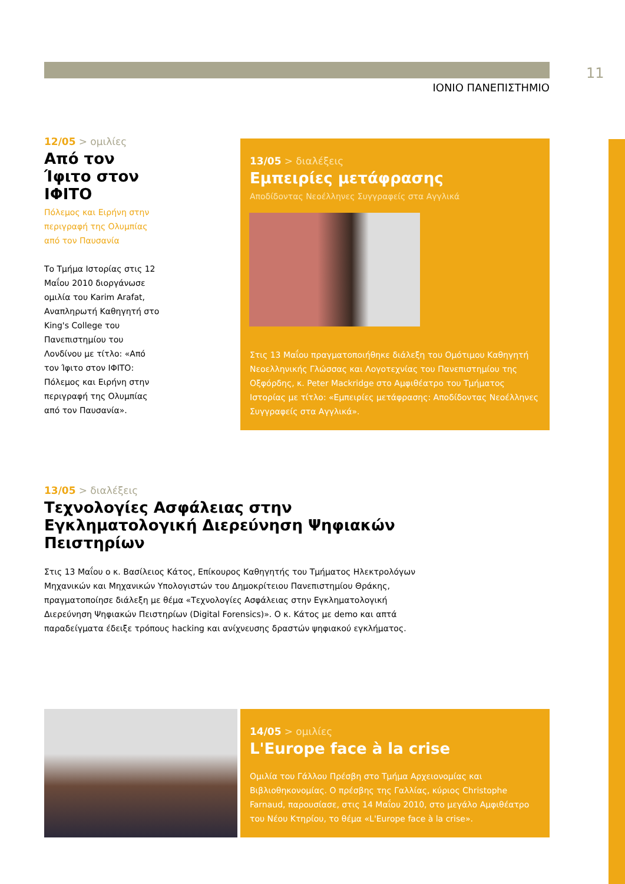11
ΙΟΝΙΟ ΠΑΝΕΠΙΣΤΗΜΙΟ
12/05 > ομιλίες
Από τον Ίφιτο στον ΙΦΙΤΟ
Πόλεμος και Ειρήνη στην περιγραφή της Ολυμπίας από τον Παυσανία
Το Τμήμα Ιστορίας στις 12 Μαΐου 2010 διοργάνωσε ομιλία του Karim Arafat, Αναπληρωτή Καθηγητή στο King's College του Πανεπιστημίου του Λονδίνου με τίτλο: «Από τον Ίφιτο στον ΙΦΙΤΟ: Πόλεμος και Ειρήνη στην περιγραφή της Ολυμπίας από τον Παυσανία».
13/05 > διαλέξεις
Εμπειρίες μετάφρασης
Αποδίδοντας Νεοέλληνες Συγγραφείς στα Αγγλικά
Στις 13 Μαΐου πραγματοποιήθηκε διάλεξη του Ομότιμου Καθηγητή Νεοελληνικής Γλώσσας και Λογοτεχνίας του Πανεπιστημίου της Οξφόρδης, κ. Peter Mackridge στο Αμφιθέατρο του Τμήματος Ιστορίας με τίτλο: «Εμπειρίες μετάφρασης: Αποδίδοντας Νεοέλληνες Συγγραφείς στα Αγγλικά».
13/05 > διαλέξεις
Τεχνολογίες Ασφάλειας στην Εγκληματολογική Διερεύνηση Ψηφιακών Πειστηρίων
Στις 13 Μαΐου ο κ. Βασίλειος Κάτος, Επίκουρος Καθηγητής του Τμήματος Ηλεκτρολόγων Μηχανικών και Μηχανικών Υπολογιστών του Δημοκρίτειου Πανεπιστημίου Θράκης, πραγματοποίησε διάλεξη με θέμα «Τεχνολογίες Ασφάλειας στην Εγκληματολογική Διερεύνηση Ψηφιακών Πειστηρίων (Digital Forensics)». Ο κ. Κάτος με demo και απτά παραδείγματα έδειξε τρόπους hacking και ανίχνευσης δραστών ψηφιακού εγκλήματος.
14/05 > ομιλίες
L'Europe face à la crise
Ομιλία του Γάλλου Πρέσβη στο Τμήμα Αρχειονομίας και Βιβλιοθηκονομίας. Ο πρέσβης της Γαλλίας, κύριος Christophe Farnaud, παρουσίασε, στις 14 Μαΐου 2010, στο μεγάλο Αμφιθέατρο του Νέου Κτηρίου, το θέμα «L'Europe face à la crise».